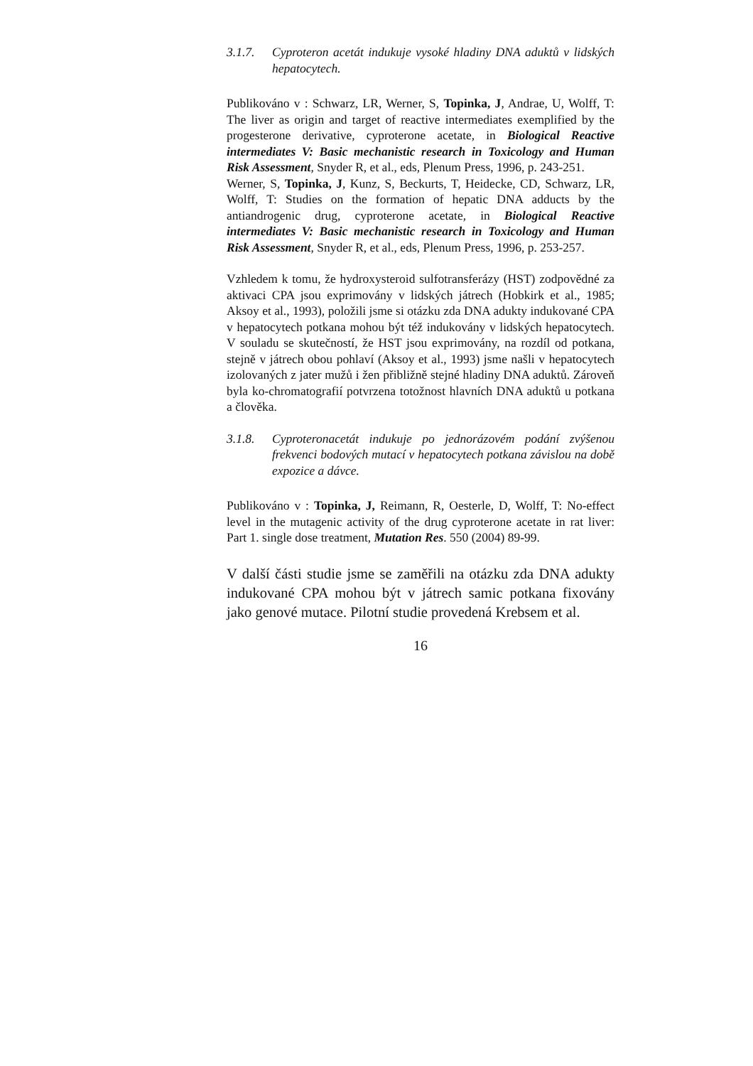3.1.7. Cyproteron acetát indukuje vysoké hladiny DNA aduktů v lidských hepatocytech.
Publikováno v : Schwarz, LR, Werner, S, Topinka, J, Andrae, U, Wolff, T: The liver as origin and target of reactive intermediates exemplified by the progesterone derivative, cyproterone acetate, in Biological Reactive intermediates V: Basic mechanistic research in Toxicology and Human Risk Assessment, Snyder R, et al., eds, Plenum Press, 1996, p. 243-251.
Werner, S, Topinka, J, Kunz, S, Beckurts, T, Heidecke, CD, Schwarz, LR, Wolff, T: Studies on the formation of hepatic DNA adducts by the antiandrogenic drug, cyproterone acetate, in Biological Reactive intermediates V: Basic mechanistic research in Toxicology and Human Risk Assessment, Snyder R, et al., eds, Plenum Press, 1996, p. 253-257.
Vzhledem k tomu, že hydroxysteroid sulfotransferázy (HST) zodpovědné za aktivaci CPA jsou exprimovány v lidských játrech (Hobkirk et al., 1985; Aksoy et al., 1993), položili jsme si otázku zda DNA adukty indukované CPA v hepatocytech potkana mohou být též indukovány v lidských hepatocytech. V souladu se skutečností, že HST jsou exprimovány, na rozdíl od potkana, stejně v játrech obou pohlaví (Aksoy et al., 1993) jsme našli v hepatocytech izolovaných z jater mužů i žen přibližně stejné hladiny DNA aduktů. Zároveň byla ko-chromatografií potvrzena totožnost hlavních DNA aduktů u potkana a člověka.
3.1.8. Cyproteronacetát indukuje po jednorázovém podání zvýšenou frekvenci bodových mutací v hepatocytech potkana závislou na době expozice a dávce.
Publikováno v : Topinka, J, Reimann, R, Oesterle, D, Wolff, T: No-effect level in the mutagenic activity of the drug cyproterone acetate in rat liver: Part 1. single dose treatment, Mutation Res. 550 (2004) 89-99.
V další části studie jsme se zaměřili na otázku zda DNA adukty indukované CPA mohou být v játrech samic potkana fixovány jako genové mutace. Pilotní studie provedená Krebsem et al.
16